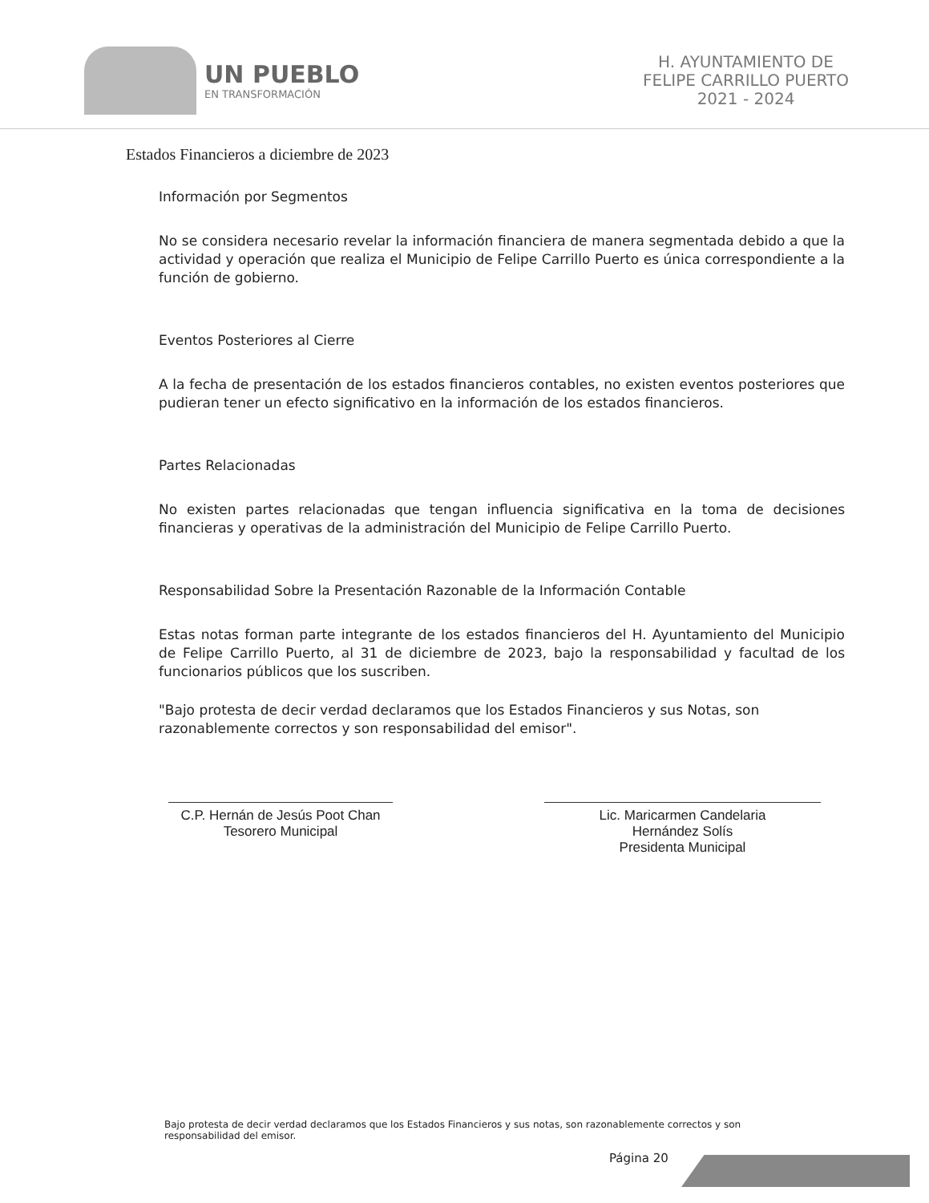UN PUEBLO
EN TRANSFORMACIÓN
H. AYUNTAMIENTO DE
FELIPE CARRILLO PUERTO
2021 - 2024
Estados Financieros a diciembre de 2023
Información por Segmentos
No se considera necesario revelar la información financiera de manera segmentada debido a que la actividad y operación que realiza el Municipio de Felipe Carrillo Puerto es única correspondiente a la función de gobierno.
Eventos Posteriores al Cierre
A la fecha de presentación de los estados financieros contables, no existen eventos posteriores que pudieran tener un efecto significativo en la información de los estados financieros.
Partes Relacionadas
No existen partes relacionadas que tengan influencia significativa en la toma de decisiones financieras y operativas de la administración del Municipio de Felipe Carrillo Puerto.
Responsabilidad Sobre la Presentación Razonable de la Información Contable
Estas notas forman parte integrante de los estados financieros del H. Ayuntamiento del Municipio de Felipe Carrillo Puerto, al 31 de diciembre de 2023, bajo la responsabilidad y facultad de los funcionarios públicos que los suscriben.
"Bajo protesta de decir verdad declaramos que los Estados Financieros y sus Notas, son razonablemente correctos y son responsabilidad del emisor".
C.P. Hernán de Jesús Poot Chan
Tesorero Municipal
Lic. Maricarmen Candelaria
Hernández Solís
Presidenta Municipal
Bajo protesta de decir verdad declaramos que los Estados Financieros y sus notas, son razonablemente correctos y son responsabilidad del emisor.
Página 20